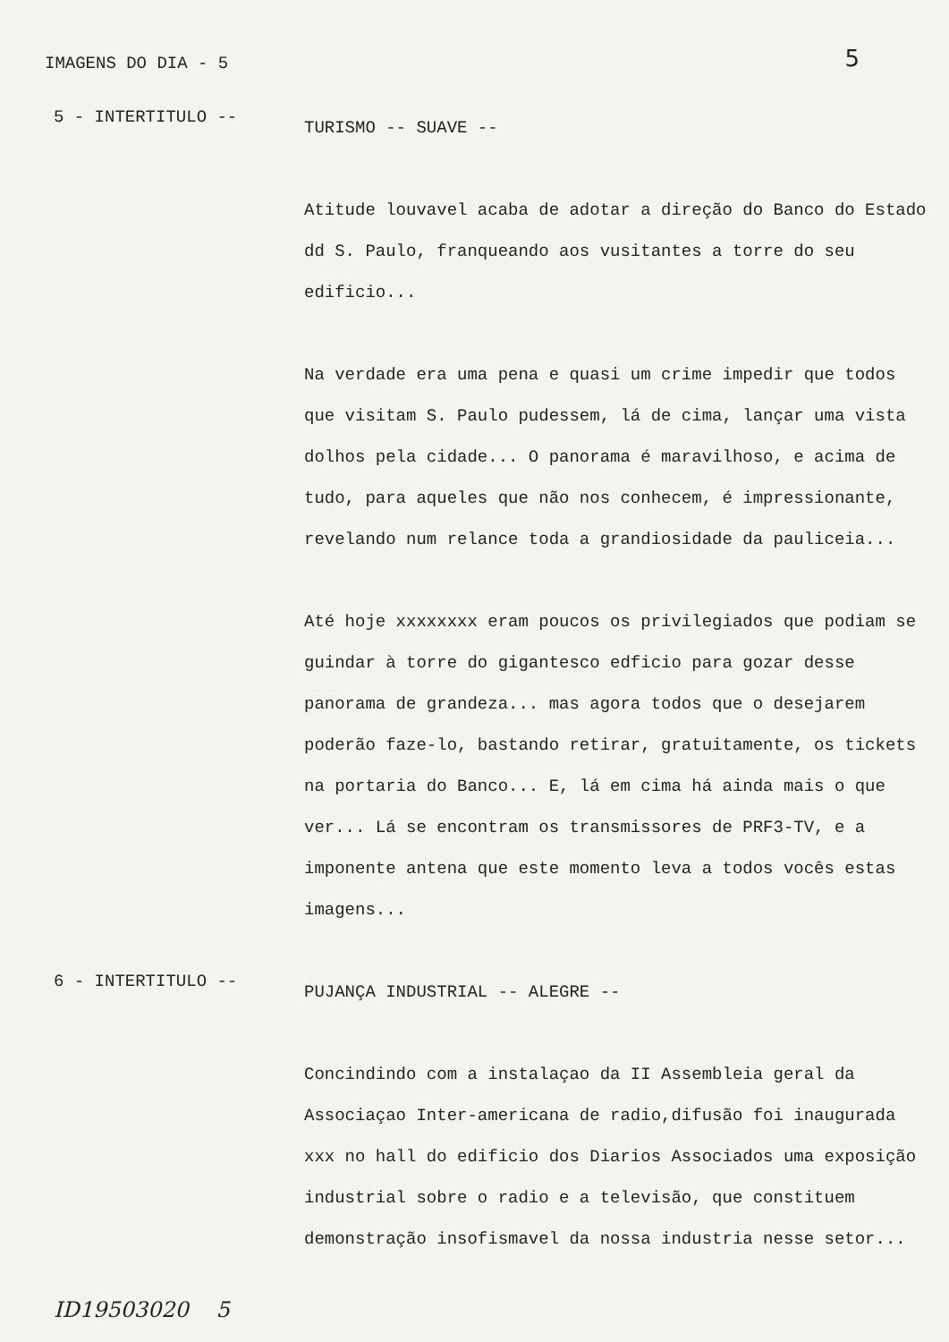IMAGENS DO DIA - 5 5
5 - INTERTITULO --
TURISMO -- SUAVE --
Atitude louvavel acaba de adotar a direção do Banco do Estado dd S. Paulo, franqueando aos vusitantes a torre do seu edificio...
Na verdade era uma pena e quasi um crime impedir que todos que visitam S. Paulo pudessem, lá de cima, lançar uma vista dolhos pela cidade... O panorama é maravilhoso, e acima de tudo, para aqueles que não nos conhecem, é impressionante, revelando num relance toda a grandiosidade da pauliceia...
Até hoje xxxxxxxx eram poucos os privilegiados que podiam se guindar à torre do gigantesco edficio para gozar desse panorama de grandeza... mas agora todos que o desejarem poderão faze-lo, bastando retirar, gratuitamente, os tickets na portaria do Banco... E, lá em cima há ainda mais o que ver... Lá se encontram os transmissores de PRF3-TV, e a imponente antena que este momento leva a todos vocês estas imagens...
6 - INTERTITULO --
PUJANÇA INDUSTRIAL -- ALEGRE --
Concindindo com a instalaçao da II Assembleia geral da Associaçao Inter-americana de radio,difusão foi inaugurada xxx no hall do edificio dos Diarios Associados uma exposição industrial sobre o radio e a televisão, que constituem demonstração insofismavel da nossa industria nesse setor...
ID19503020 5